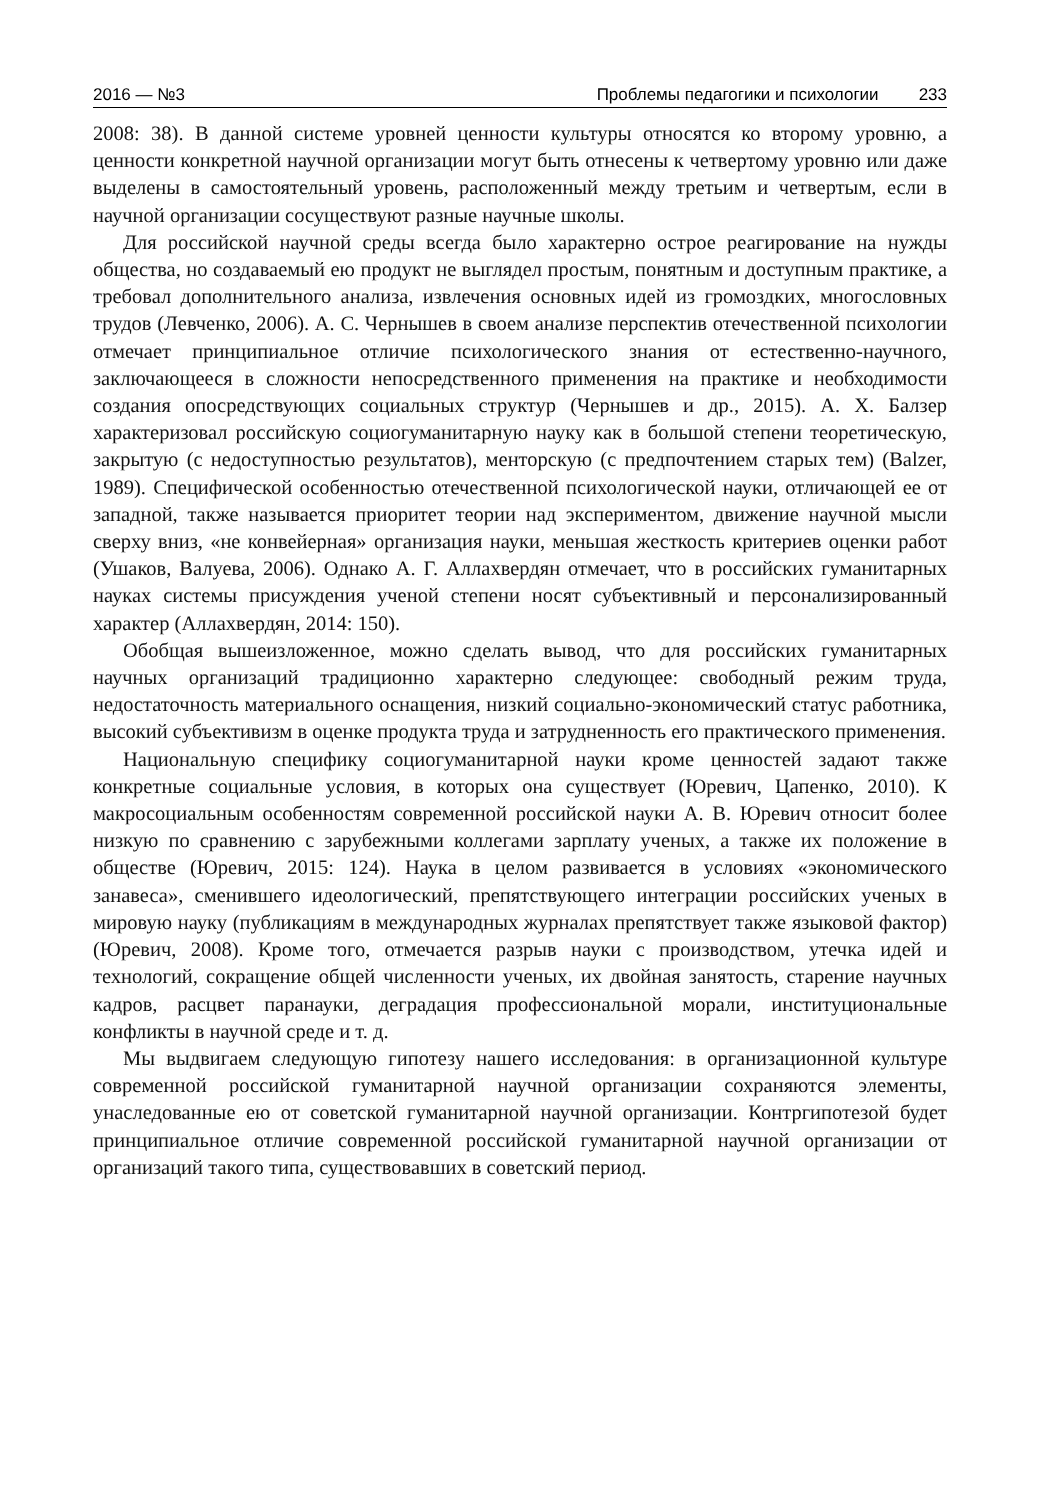2016 — №3 Проблемы педагогики и психологии 233
2008: 38). В данной системе уровней ценности культуры относятся ко второму уровню, а ценности конкретной научной организации могут быть отнесены к четвертому уровню или даже выделены в самостоятельный уровень, расположенный между третьим и четвертым, если в научной организации сосуществуют разные научные школы.
Для российской научной среды всегда было характерно острое реагирование на нужды общества, но создаваемый ею продукт не выглядел простым, понятным и доступным практике, а требовал дополнительного анализа, извлечения основных идей из громоздких, многословных трудов (Левченко, 2006). А. С. Чернышев в своем анализе перспектив отечественной психологии отмечает принципиальное отличие психологического знания от естественно-научного, заключающееся в сложности непосредственного применения на практике и необходимости создания опосредствующих социальных структур (Чернышев и др., 2015). А. Х. Балзер характеризовал российскую социогуманитарную науку как в большой степени теоретическую, закрытую (с недоступностью результатов), менторскую (с предпочтением старых тем) (Balzer, 1989). Специфической особенностью отечественной психологической науки, отличающей ее от западной, также называется приоритет теории над экспериментом, движение научной мысли сверху вниз, «не конвейерная» организация науки, меньшая жесткость критериев оценки работ (Ушаков, Валуева, 2006). Однако А. Г. Аллахвердян отмечает, что в российских гуманитарных науках системы присуждения ученой степени носят субъективный и персонализированный характер (Аллахвердян, 2014: 150).
Обобщая вышеизложенное, можно сделать вывод, что для российских гуманитарных научных организаций традиционно характерно следующее: свободный режим труда, недостаточность материального оснащения, низкий социально-экономический статус работника, высокий субъективизм в оценке продукта труда и затрудненность его практического применения.
Национальную специфику социогуманитарной науки кроме ценностей задают также конкретные социальные условия, в которых она существует (Юревич, Цапенко, 2010). К макросоциальным особенностям современной российской науки А. В. Юревич относит более низкую по сравнению с зарубежными коллегами зарплату ученых, а также их положение в обществе (Юревич, 2015: 124). Наука в целом развивается в условиях «экономического занавеса», сменившего идеологический, препятствующего интеграции российских ученых в мировую науку (публикациям в международных журналах препятствует также языковой фактор) (Юревич, 2008). Кроме того, отмечается разрыв науки с производством, утечка идей и технологий, сокращение общей численности ученых, их двойная занятость, старение научных кадров, расцвет паранауки, деградация профессиональной морали, институциональные конфликты в научной среде и т. д.
Мы выдвигаем следующую гипотезу нашего исследования: в организационной культуре современной российской гуманитарной научной организации сохраняются элементы, унаследованные ею от советской гуманитарной научной организации. Контргипотезой будет принципиальное отличие современной российской гуманитарной научной организации от организаций такого типа, существовавших в советский период.